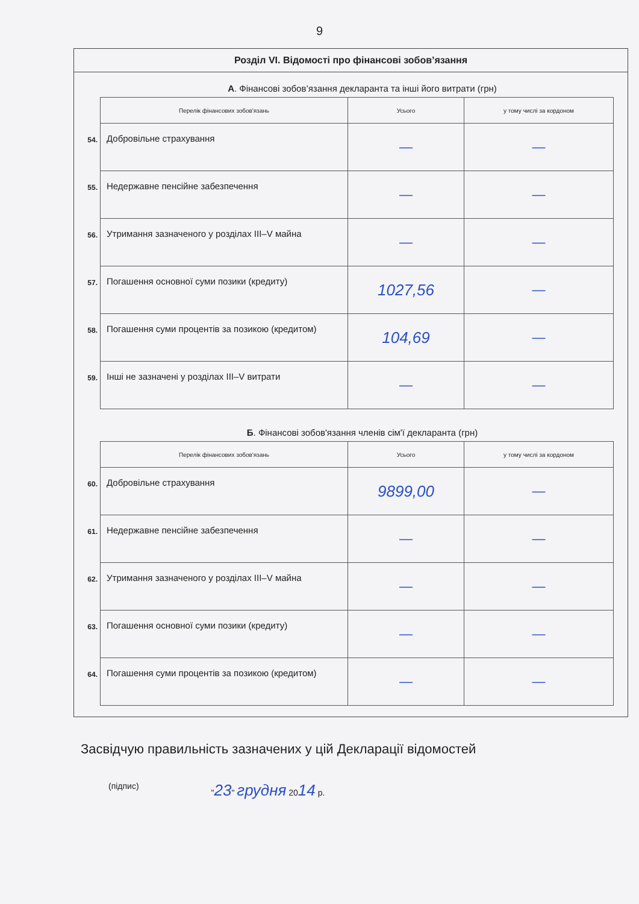9
Розділ VI. Відомості про фінансові зобов’язання
А. Фінансові зобов’язання декларанта та інші його витрати (грн)
| | Перелік фінансових зобов'язань | Усього | у тому числі за кордоном |
| 54. | Добровільне страхування | — | — |
| 55. | Недержавне пенсійне забезпечення | — | — |
| 56. | Утримання зазначеного у розділах III–V майна | — | — |
| 57. | Погашення основної суми позики (кредиту) | 1027,56 | — |
| 58. | Погашення суми процентів за позикою (кредитом) | 104,69 | — |
| 59. | Інші не зазначені у розділах III–V витрати | — | — |
Б. Фінансові зобов'язання членів сім'ї декларанта (грн)
| | Перелік фінансових зобов'язань | Усього | у тому числі за кордоном |
| 60. | Добровільне страхування | 9899,00 | — |
| 61. | Недержавне пенсійне забезпечення | — | — |
| 62. | Утримання зазначеного у розділах III–V майна | — | — |
| 63. | Погашення основної суми позики (кредиту) | — | — |
| 64. | Погашення суми процентів за позикою (кредитом) | — | — |
Засвідчую правильність зазначених у цій Декларації відомостей
(підпис) "23" грудня 2014 р.